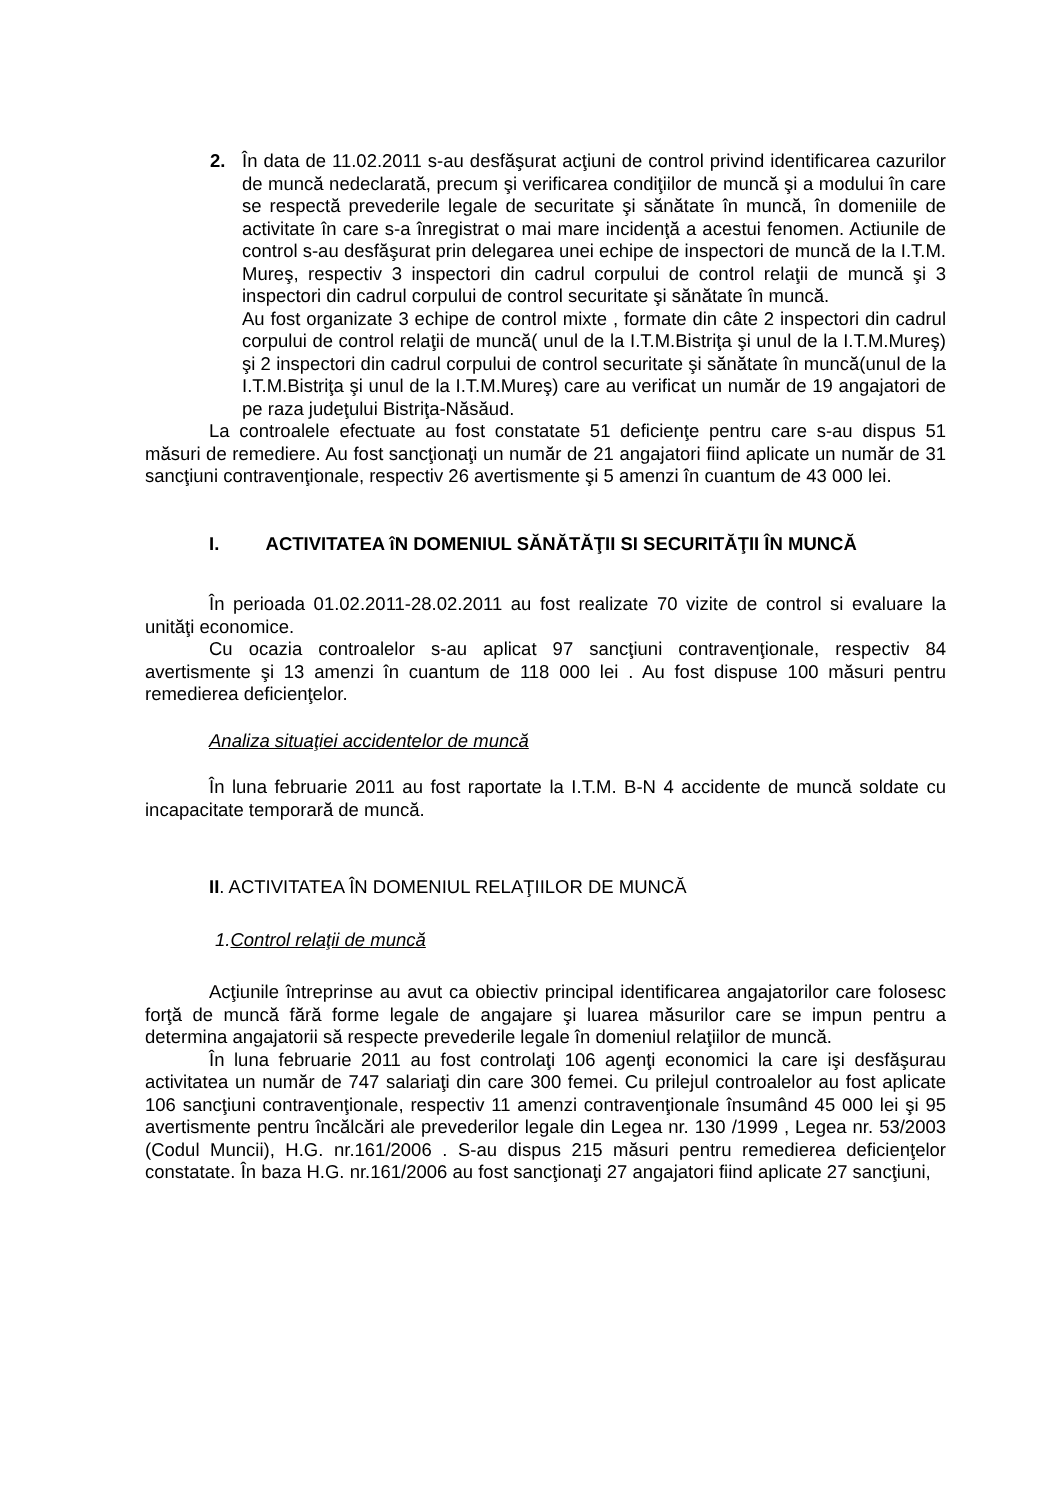2. În data de 11.02.2011 s-au desfăşurat acţiuni de control privind identificarea cazurilor de muncă nedeclarată, precum şi verificarea condiţiilor de muncă şi a modului în care se respectă prevederile legale de securitate şi sănătate în muncă, în domeniile de activitate în care s-a înregistrat o mai mare incidenţă a acestui fenomen. Actiunile de control s-au desfăşurat prin delegarea unei echipe de inspectori de muncă de la I.T.M. Mureş, respectiv 3 inspectori din cadrul corpului de control relaţii de muncă şi 3 inspectori din cadrul corpului de control securitate şi sănătate în muncă.
Au fost organizate 3 echipe de control mixte , formate din câte 2 inspectori din cadrul corpului de control relaţii de muncă( unul de la I.T.M.Bistriţa şi unul de la I.T.M.Mureş) şi 2 inspectori din cadrul corpului de control securitate şi sănătate în muncă(unul de la I.T.M.Bistriţa şi unul de la I.T.M.Mureş) care au verificat un număr de 19 angajatori de pe raza judeţului Bistriţa-Năsăud.
La controalele efectuate au fost constatate 51 deficienţe pentru care s-au dispus 51 măsuri de remediere. Au fost sancţionaţi un număr de 21 angajatori fiind aplicate un număr de 31 sancţiuni contravenţionale, respectiv 26 avertismente şi 5 amenzi în cuantum de 43 000 lei.
I. ACTIVITATEA îN DOMENIUL SĂNĂTĂŢII SI SECURITĂŢII ÎN MUNCĂ
În perioada 01.02.2011-28.02.2011 au fost realizate 70 vizite de control si evaluare la unităţi economice.
Cu ocazia controalelor s-au aplicat 97 sancţiuni contravenţionale, respectiv 84 avertismente şi 13 amenzi în cuantum de 118 000 lei . Au fost dispuse 100 măsuri pentru remedierea deficienţelor.
Analiza situaţiei accidentelor de muncă
În luna februarie 2011 au fost raportate la I.T.M. B-N 4 accidente de muncă soldate cu incapacitate temporară de muncă.
II. ACTIVITATEA ÎN DOMENIUL RELAŢIILOR DE MUNCĂ
1.Control relaţii de muncă
Acţiunile întreprinse au avut ca obiectiv principal identificarea angajatorilor care folosesc forţă de muncă fără forme legale de angajare şi luarea măsurilor care se impun pentru a determina angajatorii să respecte prevederile legale în domeniul relaţiilor de muncă.
În luna februarie 2011 au fost controlaţi 106 agenţi economici la care işi desfăşurau activitatea un număr de 747 salariaţi din care 300 femei. Cu prilejul controalelor au fost aplicate 106 sancţiuni contravenţionale, respectiv 11 amenzi contravenţionale însumând 45 000 lei şi 95 avertismente pentru încălcări ale prevederilor legale din Legea nr. 130 /1999 , Legea nr. 53/2003 (Codul Muncii), H.G. nr.161/2006 . S-au dispus 215 măsuri pentru remedierea deficienţelor constatate. În baza H.G. nr.161/2006 au fost sancţionaţi 27 angajatori fiind aplicate 27 sancţiuni,